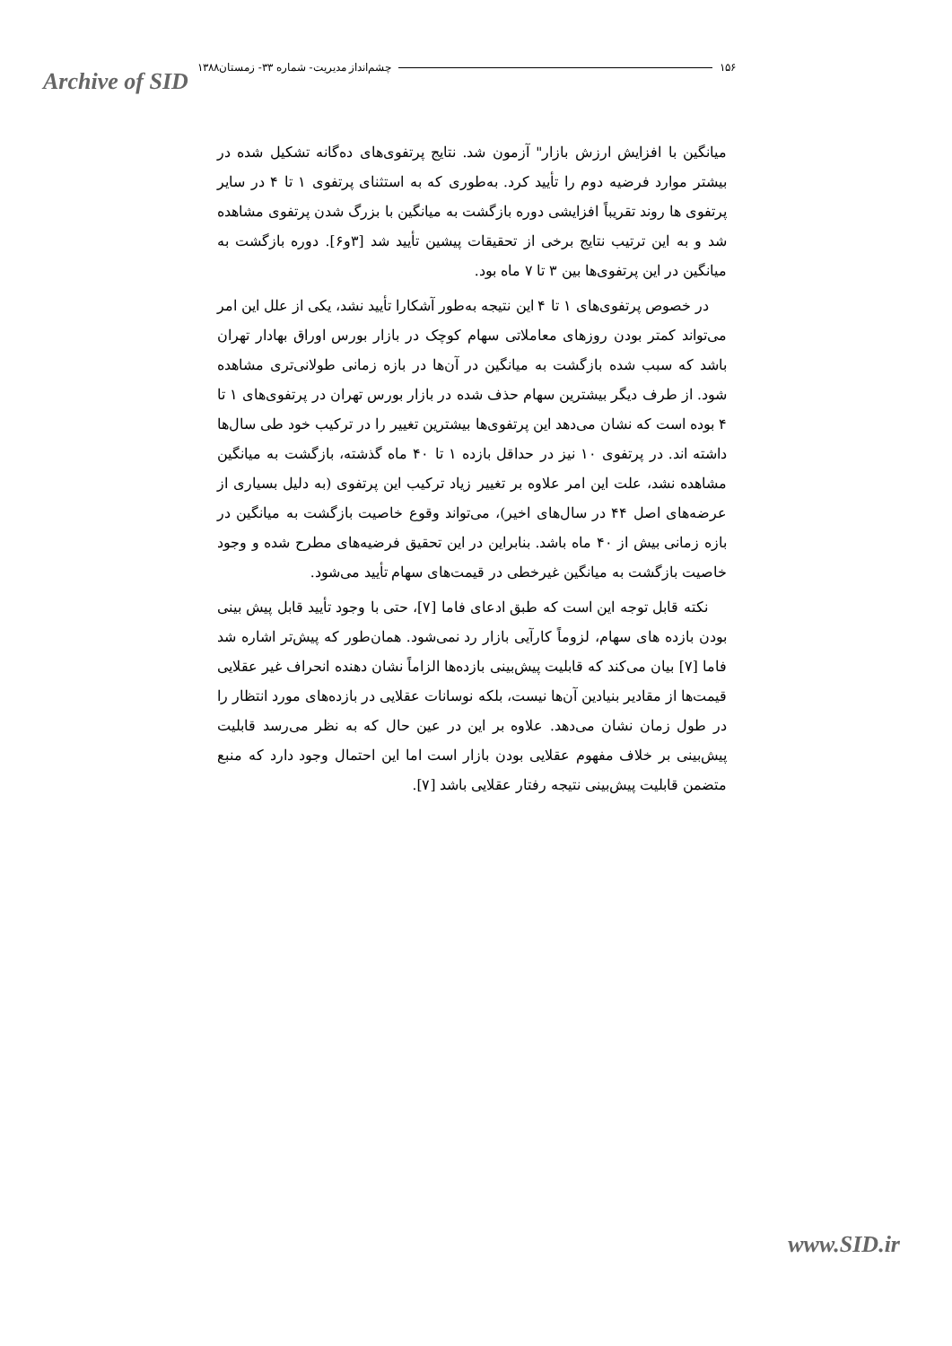Archive of SID
۱۵۶ چشم‌انداز مدیریت- شماره ۳۳- زمستان۱۳۸۸
میانگین با افزایش ارزش بازار" آزمون شد. نتایج پرتفوی‌های ده‌گانه تشکیل شده در بیشتر موارد فرضیه دوم را تأیید کرد. به‌طوری که به استثنای پرتفوی ۱ تا ۴ در سایر پرتفوی ها روند تقریباً افزایشی دوره بازگشت به میانگین با بزرگ شدن پرتفوی مشاهده شد و به این ترتیب نتایج برخی از تحقیقات پیشین تأیید شد [۳و۶]. دوره بازگشت به میانگین در این پرتفوی‌ها بین ۳ تا ۷ ماه بود.
در خصوص پرتفوی‌های ۱ تا ۴ این نتیجه به‌طور آشکارا تأیید نشد، یکی از علل این امر می‌تواند کمتر بودن روزهای معاملاتی سهام کوچک در بازار بورس اوراق بهادار تهران باشد که سبب شده بازگشت به میانگین در آن‌ها در بازه زمانی طولانی‌تری مشاهده شود. از طرف دیگر بیشترین سهام حذف شده در بازار بورس تهران در پرتفوی‌های ۱ تا ۴ بوده است که نشان می‌دهد این پرتفوی‌ها بیشترین تغییر را در ترکیب خود طی سال‌ها داشته اند. در پرتفوی ۱۰ نیز در حداقل بازده ۱ تا ۴۰ ماه گذشته، بازگشت به میانگین مشاهده نشد، علت این امر علاوه بر تغییر زیاد ترکیب این پرتفوی (به دلیل بسیاری از عرضه‌های اصل ۴۴ در سال‌های اخیر)، می‌تواند وقوع خاصیت بازگشت به میانگین در بازه زمانی بیش از ۴۰ ماه باشد. بنابراین در این تحقیق فرضیه‌های مطرح شده و وجود خاصیت بازگشت به میانگین غیرخطی در قیمت‌های سهام تأیید می‌شود.
نکته قابل توجه این است که طبق ادعای فاما [۷]، حتی با وجود تأیید قابل پیش بینی بودن بازده های سهام، لزوماً کارآیی بازار رد نمی‌شود. همان‌طور که پیش‌تر اشاره شد فاما [۷] بیان می‌کند که قابلیت پیش‌بینی بازده‌ها الزاماً نشان دهنده انحراف غیر عقلایی قیمت‌ها از مقادیر بنیادین آن‌ها نیست، بلکه نوسانات عقلایی در بازده‌های مورد انتظار را در طول زمان نشان می‌دهد. علاوه بر این در عین حال که به نظر می‌رسد قابلیت پیش‌بینی بر خلاف مفهوم عقلایی بودن بازار است اما این احتمال وجود دارد که منبع متضمن قابلیت پیش‌بینی نتیجه رفتار عقلایی باشد [۷].
www.SID.ir